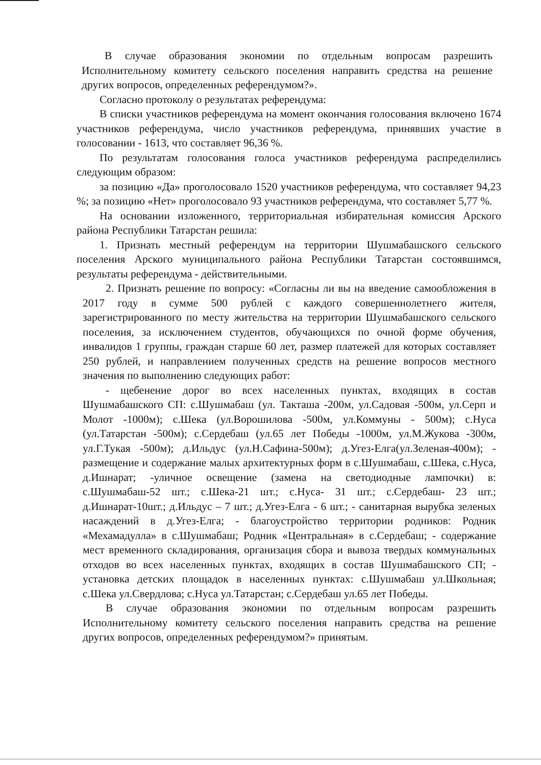В случае образования экономии по отдельным вопросам разрешить Исполнительному комитету сельского поселения направить средства на решение других вопросов, определенных референдумом?».
Согласно протоколу о результатах референдума:
В списки участников референдума на момент окончания голосования включено 1674 участников референдума, число участников референдума, принявших участие в голосовании - 1613, что составляет 96,36 %.
По результатам голосования голоса участников референдума распределились следующим образом:
за позицию «Да» проголосовало 1520 участников референдума, что составляет 94,23 %; за позицию «Нет» проголосовало 93 участников референдума, что составляет 5,77 %.
На основании изложенного, территориальная избирательная комиссия Арского района Республики Татарстан решила:
1. Признать местный референдум на территории Шушмабашского сельского поселения Арского муниципального района Республики Татарстан состоявшимся, результаты референдума - действительными.
2. Признать решение по вопросу: «Согласны ли вы на введение самообложения в 2017 году в сумме 500 рублей с каждого совершеннолетнего жителя, зарегистрированного по месту жительства на территории Шушмабашского сельского поселения, за исключением студентов, обучающихся по очной форме обучения, инвалидов 1 группы, граждан старше 60 лет, размер платежей для которых составляет 250 рублей, и направлением полученных средств на решение вопросов местного значения по выполнению следующих работ:
- щебенение дорог во всех населенных пунктах, входящих в состав Шушмабашского СП: с.Шушмабаш (ул. Такташа -200м, ул.Садовая -500м, ул.Серп и Молот -1000м); с.Шека (ул.Ворошилова -500м, ул.Коммуны - 500м); с.Нуса (ул.Татарстан -500м); с.Сердебаш (ул.65 лет Победы -1000м, ул.М.Жукова -300м, ул.Г.Тукая -500м); д.Ильдус (ул.Н.Сафина-500м); д.Угез-Елга(ул.Зеленая-400м); - размещение и содержание малых архитектурных форм в с.Шушмабаш, с.Шека, с.Нуса, д.Ишнарат; -уличное освещение (замена на светодиодные лампочки) в: с.Шушмабаш-52 шт.; с.Шека-21 шт.; с.Нуса- 31 шт.; с.Сердебаш- 23 шт.; д.Ишнарат-10шт.; д.Ильдус – 7 шт.; д.Угез-Елга - 6 шт.; - санитарная вырубка зеленых насаждений в д.Угез-Елга; - благоустройство территории родников: Родник «Мехамадулла» в с.Шушмабаш; Родник «Центральная» в с.Сердебаш; - содержание мест временного складирования, организация сбора и вывоза твердых коммунальных отходов во всех населенных пунктах, входящих в состав Шушмабашского СП; - установка детских площадок в населенных пунктах: с.Шушмабаш ул.Школьная; с.Шека ул.Свердлова; с.Нуса ул.Татарстан; с.Сердебаш ул.65 лет Победы.
В случае образования экономии по отдельным вопросам разрешить Исполнительному комитету сельского поселения направить средства на решение других вопросов, определенных референдумом?» принятым.